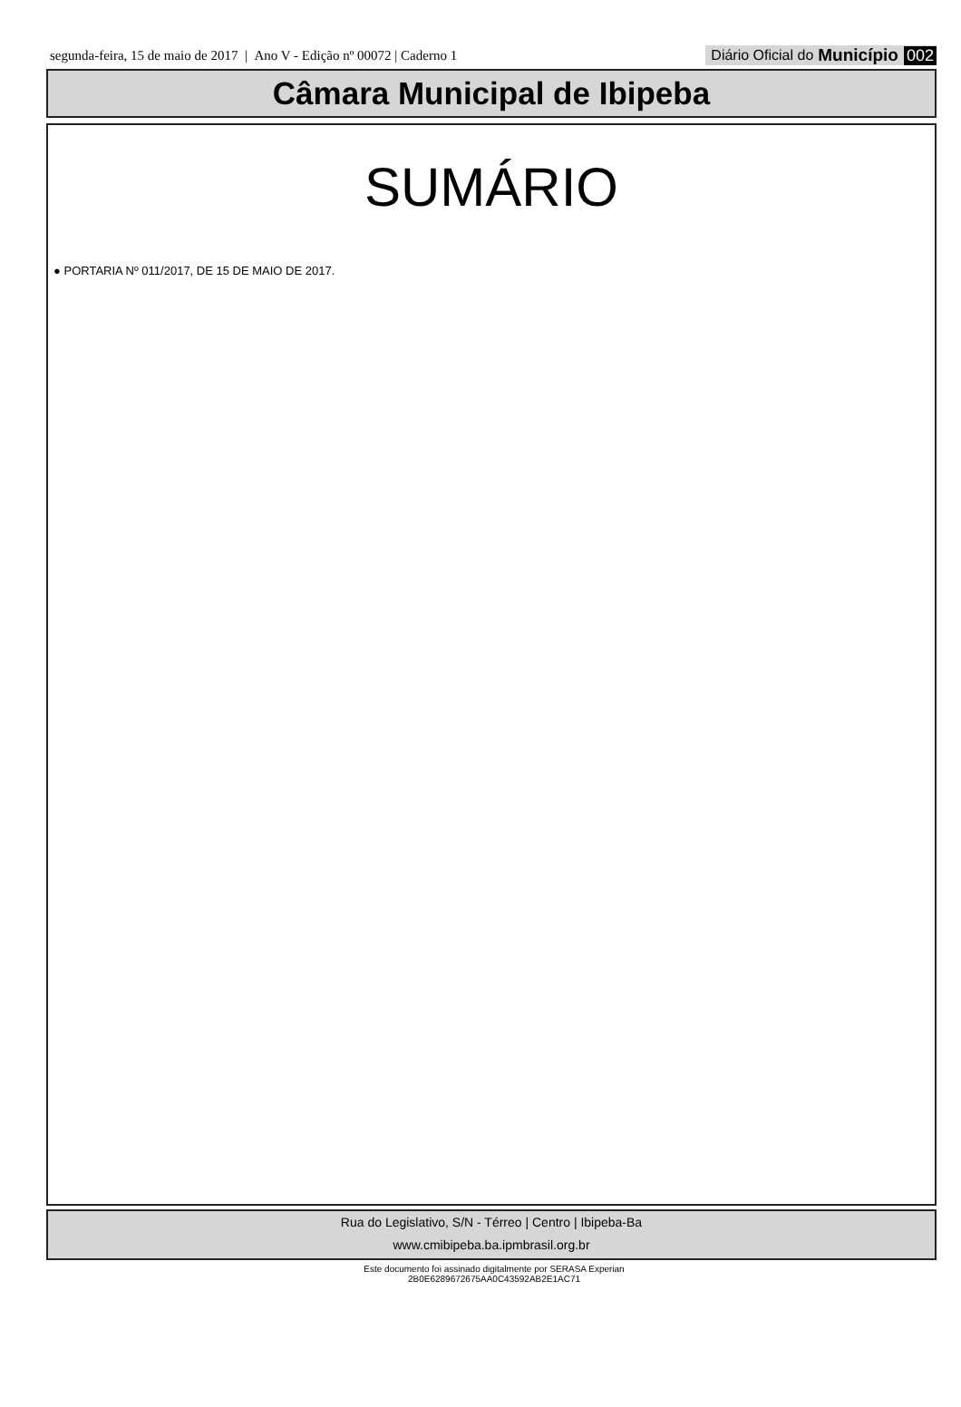segunda-feira, 15 de maio de 2017 | Ano V - Edição nº 00072 | Caderno 1
Diário Oficial do Município 002
Câmara Municipal de Ibipeba
SUMÁRIO
● PORTARIA Nº 011/2017, DE 15 DE MAIO DE 2017.
Rua do Legislativo, S/N - Térreo | Centro | Ibipeba-Ba
www.cmibipeba.ba.ipmbrasil.org.br
Este documento foi assinado digitalmente por SERASA Experian
2B0E6289672675AA0C43592AB2E1AC71